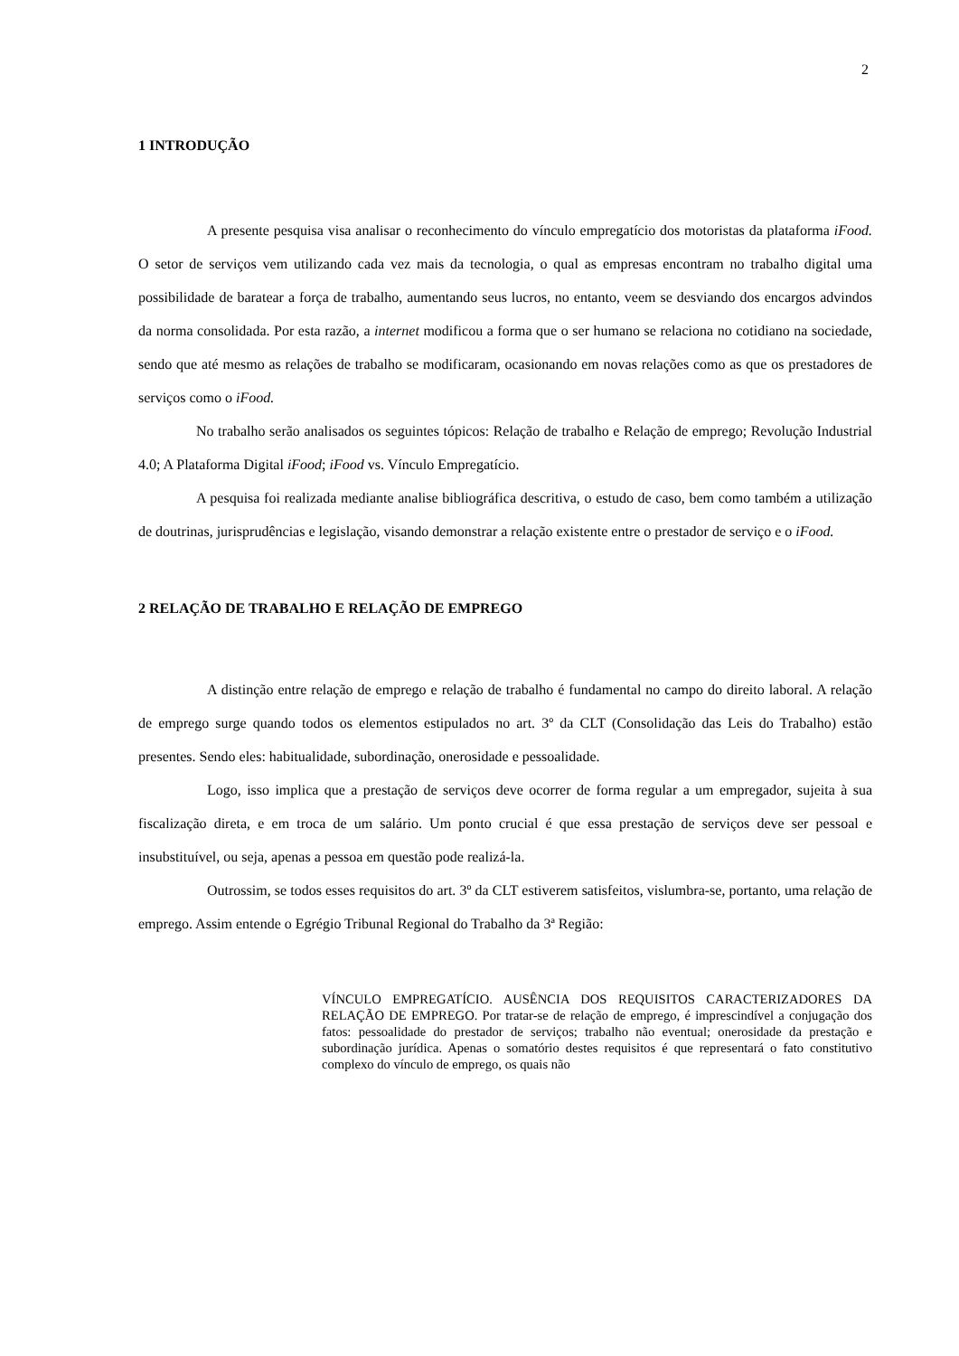2
1 INTRODUÇÃO
A presente pesquisa visa analisar o reconhecimento do vínculo empregatício dos motoristas da plataforma iFood. O setor de serviços vem utilizando cada vez mais da tecnologia, o qual as empresas encontram no trabalho digital uma possibilidade de baratear a força de trabalho, aumentando seus lucros, no entanto, veem se desviando dos encargos advindos da norma consolidada. Por esta razão, a internet modificou a forma que o ser humano se relaciona no cotidiano na sociedade, sendo que até mesmo as relações de trabalho se modificaram, ocasionando em novas relações como as que os prestadores de serviços como o iFood.
No trabalho serão analisados os seguintes tópicos: Relação de trabalho e Relação de emprego; Revolução Industrial 4.0; A Plataforma Digital iFood; iFood vs. Vínculo Empregatício.
A pesquisa foi realizada mediante analise bibliográfica descritiva, o estudo de caso, bem como também a utilização de doutrinas, jurisprudências e legislação, visando demonstrar a relação existente entre o prestador de serviço e o iFood.
2 RELAÇÃO DE TRABALHO E RELAÇÃO DE EMPREGO
A distinção entre relação de emprego e relação de trabalho é fundamental no campo do direito laboral. A relação de emprego surge quando todos os elementos estipulados no art. 3º da CLT (Consolidação das Leis do Trabalho) estão presentes. Sendo eles: habitualidade, subordinação, onerosidade e pessoalidade.
Logo, isso implica que a prestação de serviços deve ocorrer de forma regular a um empregador, sujeita à sua fiscalização direta, e em troca de um salário. Um ponto crucial é que essa prestação de serviços deve ser pessoal e insubstituível, ou seja, apenas a pessoa em questão pode realizá-la.
Outrossim, se todos esses requisitos do art. 3º da CLT estiverem satisfeitos, vislumbra-se, portanto, uma relação de emprego. Assim entende o Egrégio Tribunal Regional do Trabalho da 3ª Região:
VÍNCULO EMPREGATÍCIO. AUSÊNCIA DOS REQUISITOS CARACTERIZADORES DA RELAÇÃO DE EMPREGO. Por tratar-se de relação de emprego, é imprescindível a conjugação dos fatos: pessoalidade do prestador de serviços; trabalho não eventual; onerosidade da prestação e subordinação jurídica. Apenas o somatório destes requisitos é que representará o fato constitutivo complexo do vínculo de emprego, os quais não